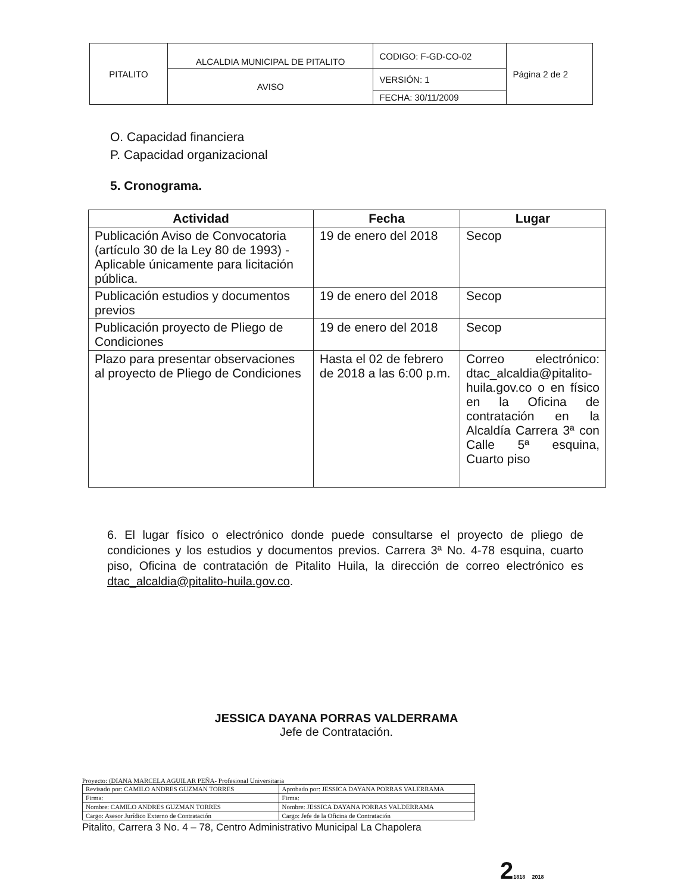| PITALITO | ALCALDIA MUNICIPAL DE PITALITO | CODIGO: F-GD-CO-02 | Página 2 de 2 |
| | AVISO | VERSIÓN: 1 | |
| | | FECHA: 30/11/2009 | |
O. Capacidad financiera
P. Capacidad organizacional
5. Cronograma.
| Actividad | Fecha | Lugar |
| --- | --- | --- |
| Publicación Aviso de Convocatoria (artículo 30 de la Ley 80 de 1993) - Aplicable únicamente para licitación pública. | 19 de enero del 2018 | Secop |
| Publicación estudios y documentos previos | 19 de enero del 2018 | Secop |
| Publicación proyecto de Pliego de Condiciones | 19 de enero del 2018 | Secop |
| Plazo para presentar observaciones al proyecto de Pliego de Condiciones | Hasta el 02 de febrero de 2018 a las 6:00 p.m. | Correo electrónico: dtac_alcaldia@pitalito-huila.gov.co o en físico en la Oficina de contratación en la Alcaldía Carrera 3ª con Calle 5ª esquina, Cuarto piso |
6. El lugar físico o electrónico donde puede consultarse el proyecto de pliego de condiciones y los estudios y documentos previos. Carrera 3ª No. 4-78 esquina, cuarto piso, Oficina de contratación de Pitalito Huila, la dirección de correo electrónico es dtac_alcaldia@pitalito-huila.gov.co.
JESSICA DAYANA PORRAS VALDERRAMA
Jefe de Contratación.
Proyecto: (DIANA MARCELA AGUILAR PEÑA- Profesional Universitaria
| Revisado por: CAMILO ANDRES GUZMAN TORRES | Aprobado por: JESSICA DAYANA PORRAS VALERRAMA |
| Firma: | Firma: |
| Nombre: CAMILO ANDRES GUZMAN TORRES | Nombre: JESSICA DAYANA PORRAS VALDERRAMA |
| Cargo: Asesor Jurídico Externo de Contratación | Cargo: Jefe de la Oficina de Contratación |
Pitalito, Carrera 3 No. 4 – 78, Centro Administrativo Municipal La Chapolera
21818 2018